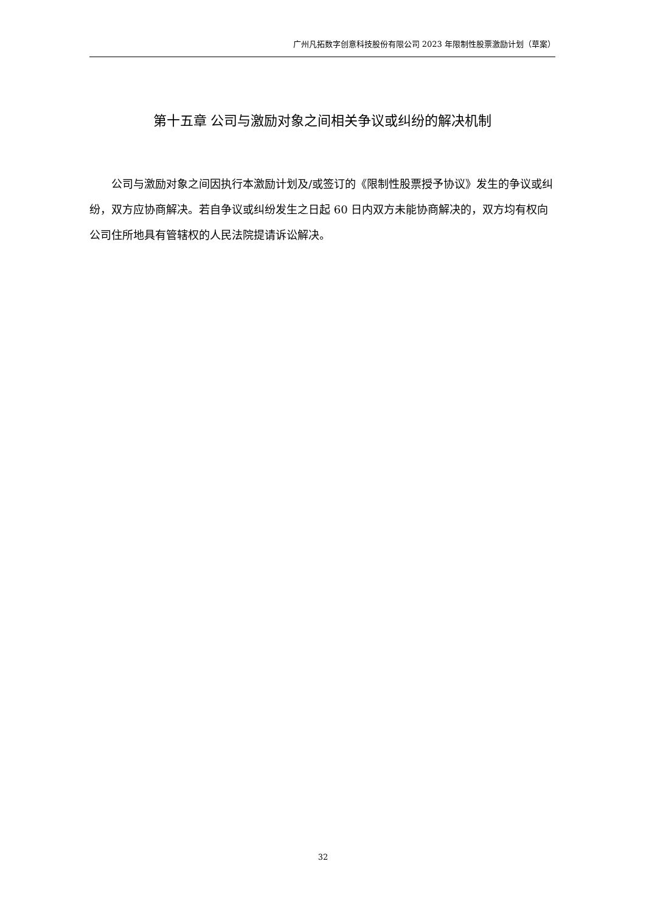广州凡拓数字创意科技股份有限公司 2023 年限制性股票激励计划（草案）
第十五章 公司与激励对象之间相关争议或纠纷的解决机制
公司与激励对象之间因执行本激励计划及/或签订的《限制性股票授予协议》发生的争议或纠纷，双方应协商解决。若自争议或纠纷发生之日起 60 日内双方未能协商解决的，双方均有权向公司住所地具有管辖权的人民法院提请诉讼解决。
32